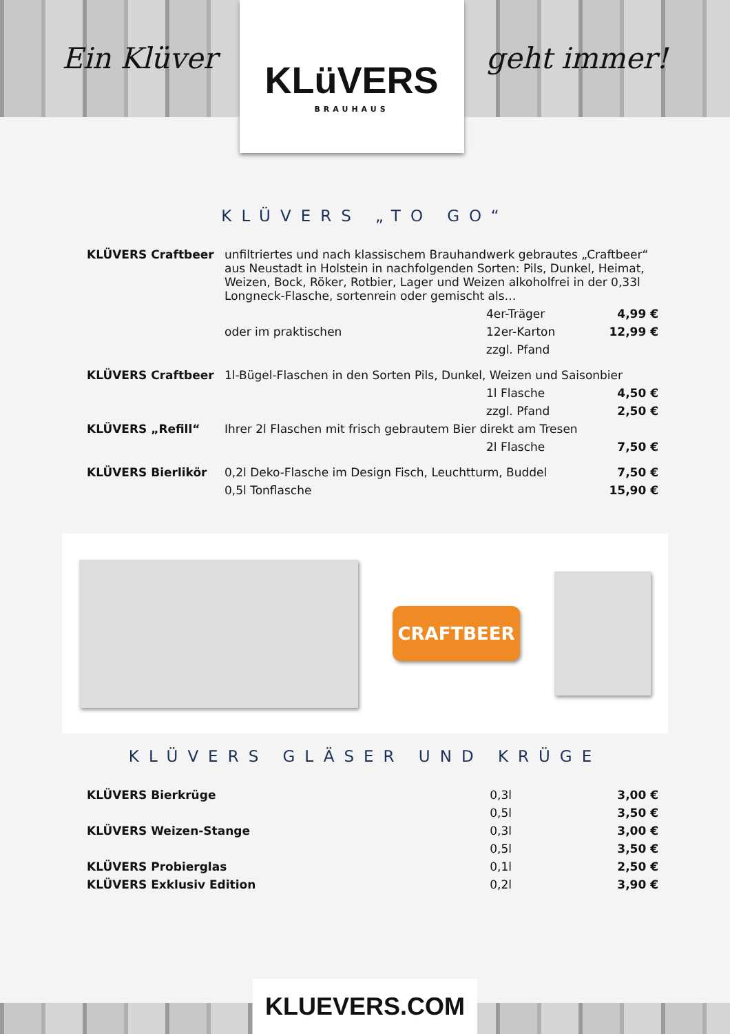Ein Klüver
KLüVERS
BRAUHAUS
geht immer!
KLÜVERS „TO GO“
| KLÜVERS Craftbeer | unfiltriertes und nach klassischem Brauhandwerk gebrautes „Craftbeer“ aus Neustadt in Holstein in nachfolgenden Sorten: Pils, Dunkel, Heimat, Weizen, Bock, Röker, Rotbier, Lager und Weizen alkoholfrei in der 0,33l Longneck-Flasche, sortenrein oder gemischt als… | | |
| | | 4er-Träger | 4,99 € |
| | oder im praktischen | 12er-Karton | 12,99 € |
| | | zzgl. Pfand | |
| KLÜVERS Craftbeer | 1l-Bügel-Flaschen in den Sorten Pils, Dunkel, Weizen und Saisonbier | | |
| | | 1l Flasche | 4,50 € |
| | | zzgl. Pfand | 2,50 € |
| KLÜVERS „Refill“ | Ihrer 2l Flaschen mit frisch gebrautem Bier direkt am Tresen | | |
| | | 2l Flasche | 7,50 € |
| KLÜVERS Bierlikör | 0,2l Deko-Flasche im Design Fisch, Leuchtturm, Buddel | | 7,50 € |
| | 0,5l Tonflasche | | 15,90 € |
CRAFTBEER
KLÜVERS GLÄSER UND KRÜGE
| KLÜVERS Bierkrüge | 0,3l | 3,00 € |
| | 0,5l | 3,50 € |
| KLÜVERS Weizen-Stange | 0,3l | 3,00 € |
| | 0,5l | 3,50 € |
| KLÜVERS Probierglas | 0,1l | 2,50 € |
| KLÜVERS Exklusiv Edition | 0,2l | 3,90 € |
KLUEVERS.COM